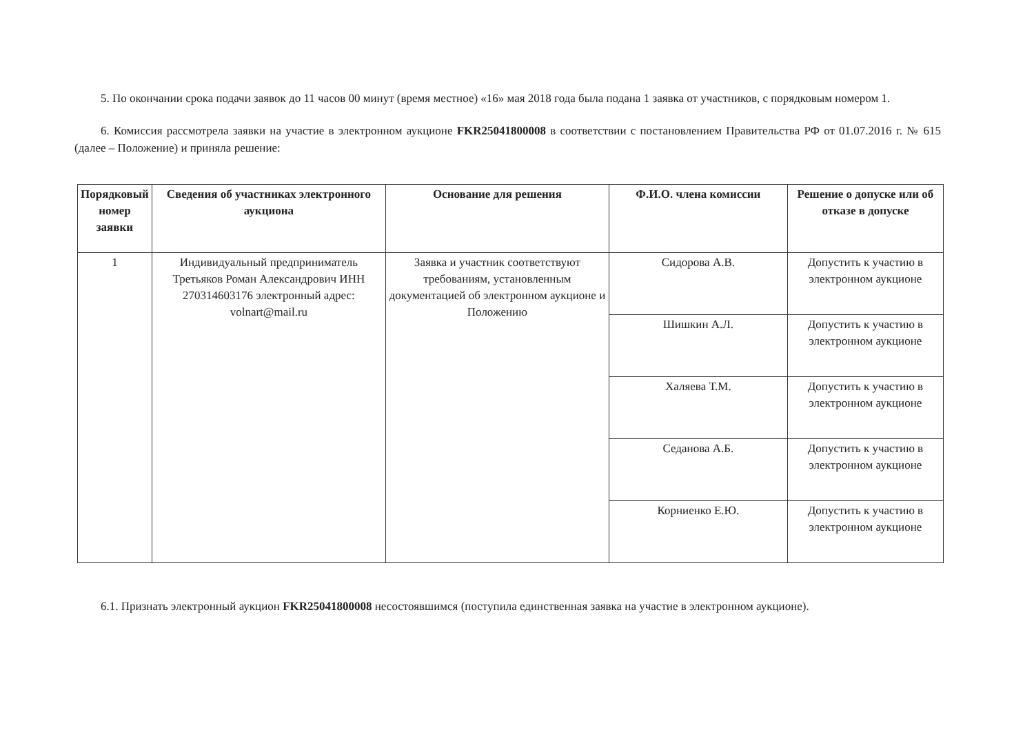5. По окончании срока подачи заявок до 11 часов 00 минут (время местное) «16» мая 2018 года была подана 1 заявка от участников, с порядковым номером 1.
6. Комиссия рассмотрела заявки на участие в электронном аукционе FKR25041800008 в соответствии с постановлением Правительства РФ от 01.07.2016 г. № 615 (далее – Положение) и приняла решение:
| Порядковый номер заявки | Сведения об участниках электронного аукциона | Основание для решения | Ф.И.О. члена комиссии | Решение о допуске или об отказе в допуске |
| --- | --- | --- | --- | --- |
| 1 | Индивидуальный предприниматель Третьяков Роман Александрович ИНН 270314603176 электронный адрес: volnart@mail.ru | Заявка и участник соответствуют требованиям, установленным документацией об электронном аукционе и Положению | Сидорова А.В. | Допустить к участию в электронном аукционе |
| | | | Шишкин А.Л. | Допустить к участию в электронном аукционе |
| | | | Халяева Т.М. | Допустить к участию в электронном аукционе |
| | | | Седанова А.Б. | Допустить к участию в электронном аукционе |
| | | | Корниенко Е.Ю. | Допустить к участию в электронном аукционе |
6.1. Признать электронный аукцион FKR25041800008 несостоявшимся (поступила единственная заявка на участие в электронном аукционе).